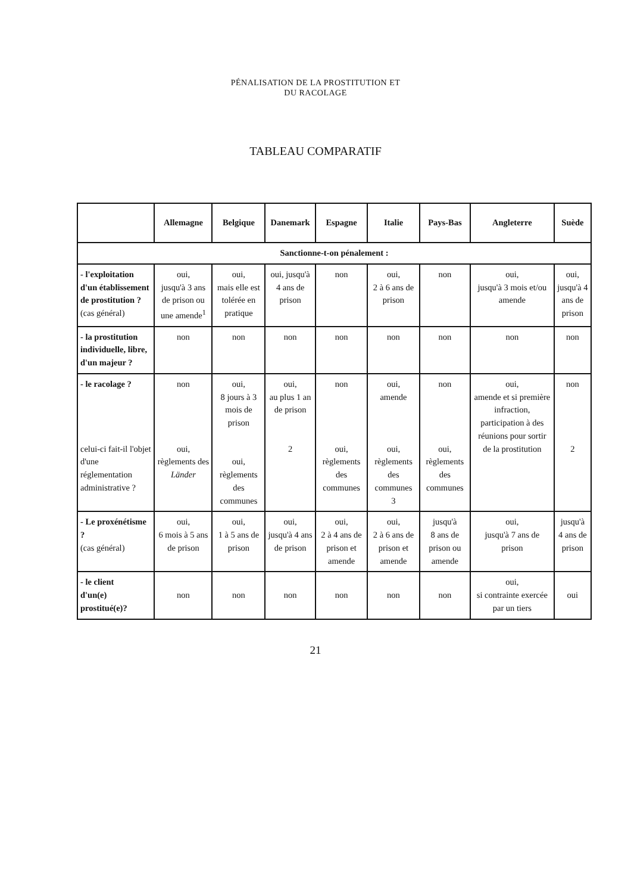PÉNALISATION DE LA PROSTITUTION ET
DU RACOLAGE
TABLEAU COMPARATIF
| | Allemagne | Belgique | Danemark | Espagne | Italie | Pays-Bas | Angleterre | Suède |
| --- | --- | --- | --- | --- | --- | --- | --- | --- |
| Sanctionne-t-on pénalement : | | | | | | | | |
| - l'exploitation d'un établissement de prostitution ? (cas général) | oui, jusqu'à 3 ans de prison ou une amende<sup>1</sup> | oui, mais elle est tolérée en pratique | oui, jusqu'à 4 ans de prison | non | oui, 2 à 6 ans de prison | non | oui, jusqu'à 3 mois et/ou amende | oui, jusqu'à 4 ans de prison |
| - la prostitution individuelle, libre, d'un majeur ? | non | non | non | non | non | non | non | non |
| - le racolage ? celui-ci fait-il l'objet d'une réglementation administrative ? | non oui, règlements des Länder | oui, 8 jours à 3 mois de prison oui, règlements des communes | oui, au plus 1 an de prison 2 | non oui, règlements des communes | oui, amende oui, règlements des communes 3 | non oui, règlements des communes | oui, amende et si première infraction, participation à des réunions pour sortir de la prostitution | non 2 |
| - Le proxénétisme ? (cas général) | oui, 6 mois à 5 ans de prison | oui, 1 à 5 ans de prison | oui, jusqu'à 4 ans de prison | oui, 2 à 4 ans de prison et amende | oui, 2 à 6 ans de prison et amende | jusqu'à 8 ans de prison ou amende | oui, jusqu'à 7 ans de prison | jusqu'à 4 ans de prison |
| - le client d'un(e) prostitué(e)? | non | non | non | non | non | non | oui, si contrainte exercée par un tiers | oui |
21